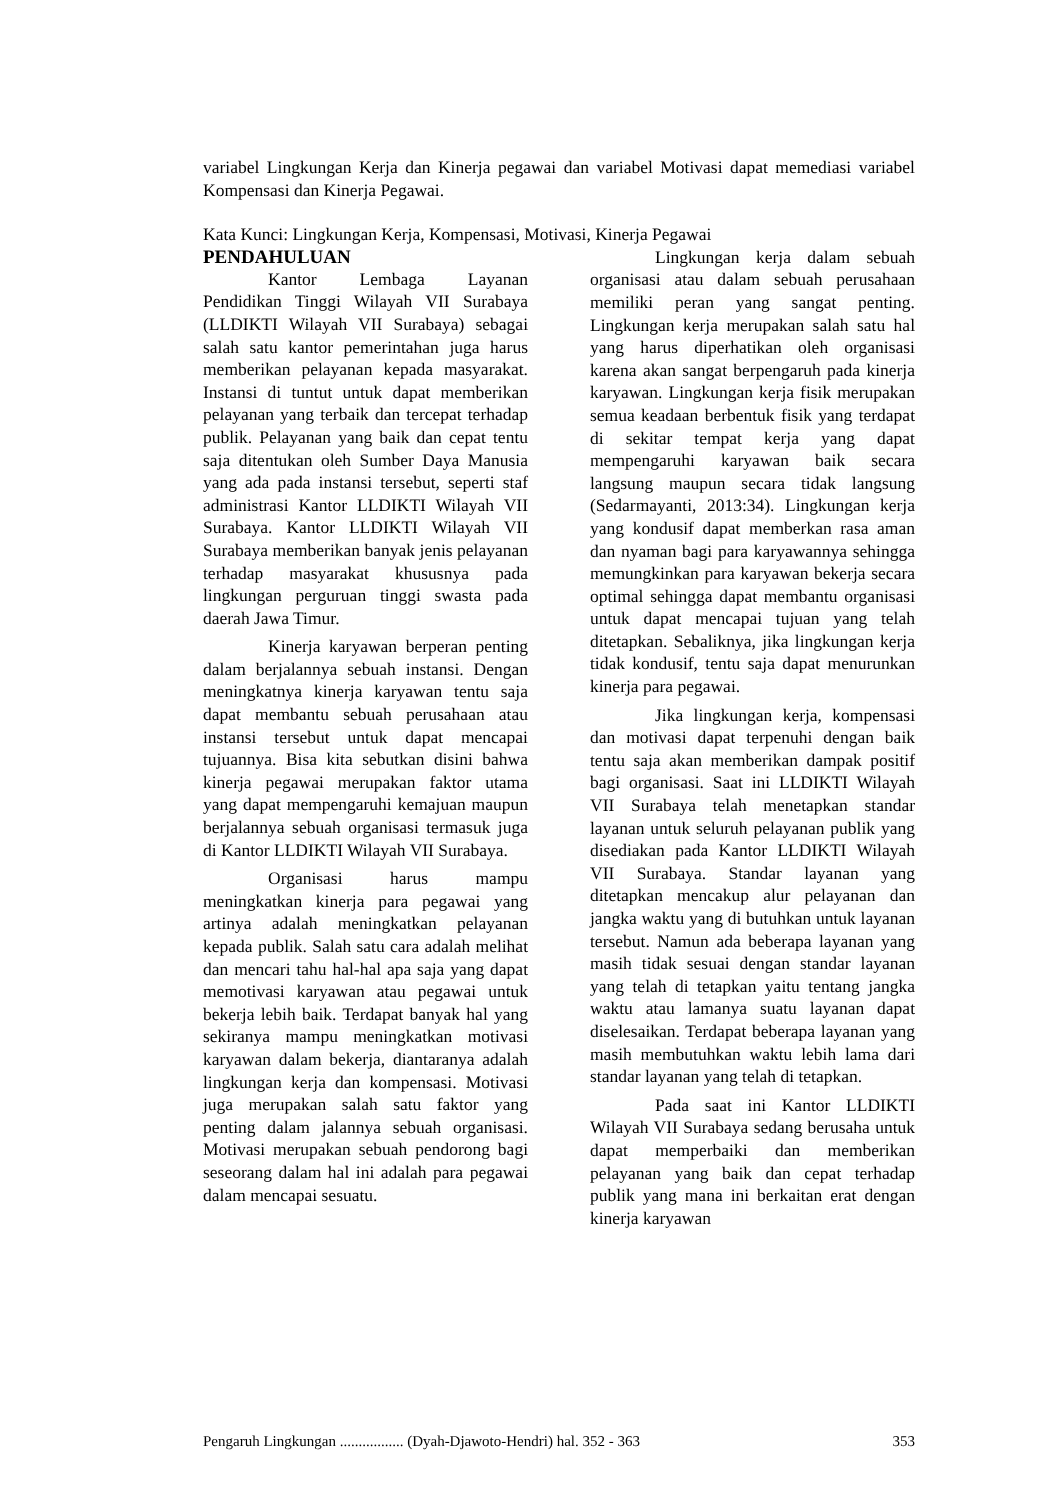variabel Lingkungan Kerja dan Kinerja pegawai dan variabel Motivasi dapat memediasi variabel Kompensasi dan Kinerja Pegawai.
Kata Kunci: Lingkungan Kerja, Kompensasi, Motivasi, Kinerja Pegawai
PENDAHULUAN
Kantor Lembaga Layanan Pendidikan Tinggi Wilayah VII Surabaya (LLDIKTI Wilayah VII Surabaya) sebagai salah satu kantor pemerintahan juga harus memberikan pelayanan kepada masyarakat. Instansi di tuntut untuk dapat memberikan pelayanan yang terbaik dan tercepat terhadap publik. Pelayanan yang baik dan cepat tentu saja ditentukan oleh Sumber Daya Manusia yang ada pada instansi tersebut, seperti staf administrasi Kantor LLDIKTI Wilayah VII Surabaya. Kantor LLDIKTI Wilayah VII Surabaya memberikan banyak jenis pelayanan terhadap masyarakat khususnya pada lingkungan perguruan tinggi swasta pada daerah Jawa Timur.
Kinerja karyawan berperan penting dalam berjalannya sebuah instansi. Dengan meningkatnya kinerja karyawan tentu saja dapat membantu sebuah perusahaan atau instansi tersebut untuk dapat mencapai tujuannya. Bisa kita sebutkan disini bahwa kinerja pegawai merupakan faktor utama yang dapat mempengaruhi kemajuan maupun berjalannya sebuah organisasi termasuk juga di Kantor LLDIKTI Wilayah VII Surabaya.
Organisasi harus mampu meningkatkan kinerja para pegawai yang artinya adalah meningkatkan pelayanan kepada publik. Salah satu cara adalah melihat dan mencari tahu hal-hal apa saja yang dapat memotivasi karyawan atau pegawai untuk bekerja lebih baik. Terdapat banyak hal yang sekiranya mampu meningkatkan motivasi karyawan dalam bekerja, diantaranya adalah lingkungan kerja dan kompensasi. Motivasi juga merupakan salah satu faktor yang penting dalam jalannya sebuah organisasi. Motivasi merupakan sebuah pendorong bagi seseorang dalam hal ini adalah para pegawai dalam mencapai sesuatu.
Lingkungan kerja dalam sebuah organisasi atau dalam sebuah perusahaan memiliki peran yang sangat penting. Lingkungan kerja merupakan salah satu hal yang harus diperhatikan oleh organisasi karena akan sangat berpengaruh pada kinerja karyawan. Lingkungan kerja fisik merupakan semua keadaan berbentuk fisik yang terdapat di sekitar tempat kerja yang dapat mempengaruhi karyawan baik secara langsung maupun secara tidak langsung (Sedarmayanti, 2013:34). Lingkungan kerja yang kondusif dapat memberkan rasa aman dan nyaman bagi para karyawannya sehingga memungkinkan para karyawan bekerja secara optimal sehingga dapat membantu organisasi untuk dapat mencapai tujuan yang telah ditetapkan. Sebaliknya, jika lingkungan kerja tidak kondusif, tentu saja dapat menurunkan kinerja para pegawai.
Jika lingkungan kerja, kompensasi dan motivasi dapat terpenuhi dengan baik tentu saja akan memberikan dampak positif bagi organisasi. Saat ini LLDIKTI Wilayah VII Surabaya telah menetapkan standar layanan untuk seluruh pelayanan publik yang disediakan pada Kantor LLDIKTI Wilayah VII Surabaya. Standar layanan yang ditetapkan mencakup alur pelayanan dan jangka waktu yang di butuhkan untuk layanan tersebut. Namun ada beberapa layanan yang masih tidak sesuai dengan standar layanan yang telah di tetapkan yaitu tentang jangka waktu atau lamanya suatu layanan dapat diselesaikan. Terdapat beberapa layanan yang masih membutuhkan waktu lebih lama dari standar layanan yang telah di tetapkan.
Pada saat ini Kantor LLDIKTI Wilayah VII Surabaya sedang berusaha untuk dapat memperbaiki dan memberikan pelayanan yang baik dan cepat terhadap publik yang mana ini berkaitan erat dengan kinerja karyawan
Pengaruh Lingkungan ................. (Dyah-Djawoto-Hendri) hal. 352 - 363 353